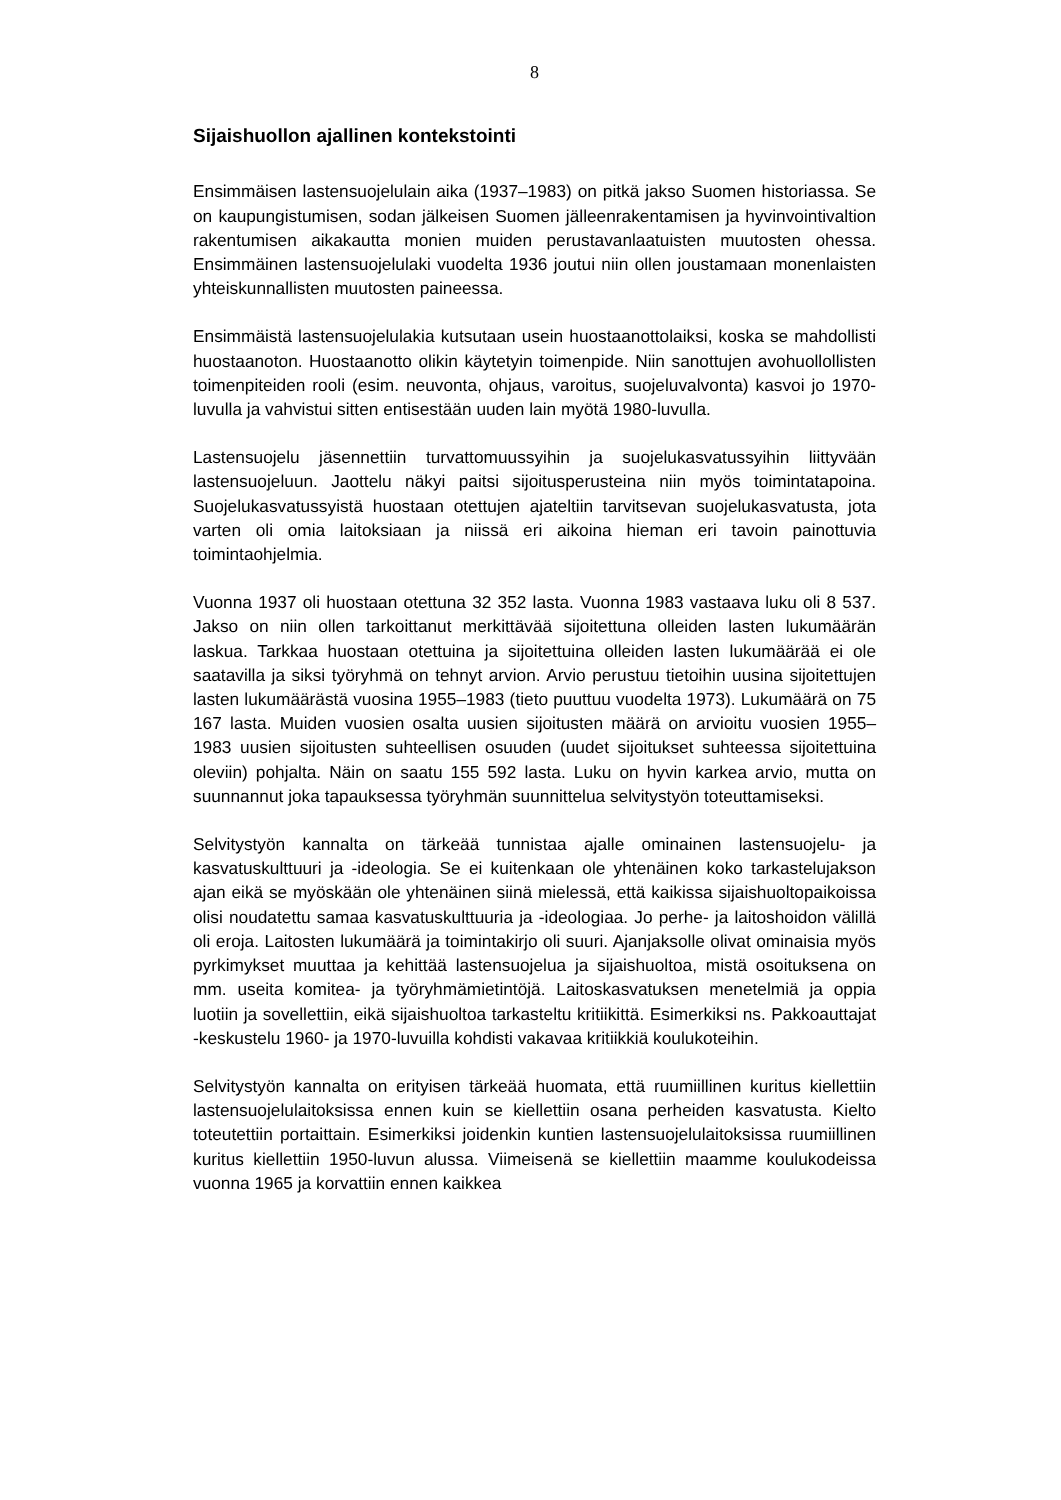8
Sijaishuollon ajallinen kontekstointi
Ensimmäisen lastensuojelulain aika (1937–1983) on pitkä jakso Suomen historiassa. Se on kaupungistumisen, sodan jälkeisen Suomen jälleenrakentamisen ja hyvinvointivaltion rakentumisen aikakautta monien muiden perustavanlaatuisten muutosten ohessa. Ensimmäinen lastensuojelulaki vuodelta 1936 joutui niin ollen joustamaan monenlaisten yhteiskunnallisten muutosten paineessa.
Ensimmäistä lastensuojelulakia kutsutaan usein huostaanottolaiksi, koska se mahdollisti huostaanoton. Huostaanotto olikin käytetyin toimenpide. Niin sanottujen avohuollollisten toimenpiteiden rooli (esim. neuvonta, ohjaus, varoitus, suojeluvalvonta) kasvoi jo 1970-luvulla ja vahvistui sitten entisestään uuden lain myötä 1980-luvulla.
Lastensuojelu jäsennettiin turvattomuussyihin ja suojelukasvatussyihin liittyvään lastensuojeluun. Jaottelu näkyi paitsi sijoitusperusteina niin myös toimintatapoina. Suojelukasvatussyistä huostaan otettujen ajateltiin tarvitsevan suojelukasvatusta, jota varten oli omia laitoksiaan ja niissä eri aikoina hieman eri tavoin painottuvia toimintaohjelmia.
Vuonna 1937 oli huostaan otettuna 32 352 lasta. Vuonna 1983 vastaava luku oli 8 537. Jakso on niin ollen tarkoittanut merkittävää sijoitettuna olleiden lasten lukumäärän laskua. Tarkkaa huostaan otettuina ja sijoitettuina olleiden lasten lukumäärää ei ole saatavilla ja siksi työryhmä on tehnyt arvion. Arvio perustuu tietoihin uusina sijoitettujen lasten lukumäärästä vuosina 1955–1983 (tieto puuttuu vuodelta 1973). Lukumäärä on 75 167 lasta. Muiden vuosien osalta uusien sijoitusten määrä on arvioitu vuosien 1955–1983 uusien sijoitusten suhteellisen osuuden (uudet sijoitukset suhteessa sijoitettuina oleviin) pohjalta. Näin on saatu 155 592 lasta. Luku on hyvin karkea arvio, mutta on suunnannut joka tapauksessa työryhmän suunnittelua selvitystyön toteuttamiseksi.
Selvitystyön kannalta on tärkeää tunnistaa ajalle ominainen lastensuojelu- ja kasvatuskulttuuri ja -ideologia. Se ei kuitenkaan ole yhtenäinen koko tarkastelujakson ajan eikä se myöskään ole yhtenäinen siinä mielessä, että kaikissa sijaishuoltopaikoissa olisi noudatettu samaa kasvatuskulttuuria ja -ideologiaa. Jo perhe- ja laitoshoidon välillä oli eroja. Laitosten lukumäärä ja toimintakirjo oli suuri. Ajanjaksolle olivat ominaisia myös pyrkimykset muuttaa ja kehittää lastensuojelua ja sijaishuoltoa, mistä osoituksena on mm. useita komitea- ja työryhmämietintöjä. Laitoskasvatuksen menetelmiä ja oppia luotiin ja sovellettiin, eikä sijaishuoltoa tarkasteltu kritiikittä. Esimerkiksi ns. Pakkoauttajat -keskustelu 1960- ja 1970-luvuilla kohdisti vakavaa kritiikkiä koulukoteihin.
Selvitystyön kannalta on erityisen tärkeää huomata, että ruumiillinen kuritus kiellettiin lastensuojelulaitoksissa ennen kuin se kiellettiin osana perheiden kasvatusta. Kielto toteutettiin portaittain. Esimerkiksi joidenkin kuntien lastensuojelulaitoksissa ruumiillinen kuritus kiellettiin 1950-luvun alussa. Viimeisenä se kiellettiin maamme koulukodeissa vuonna 1965 ja korvattiin ennen kaikkea